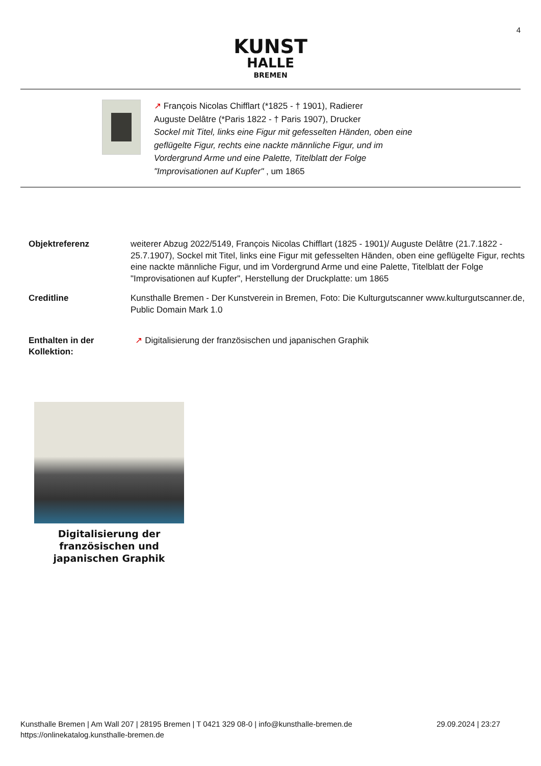4
KUNST
HALLE
BREMEN
↗ Franc̦ois Nicolas Chifflart (*1825 - † 1901), Radierer
Auguste Delâtre (*Paris 1822 - † Paris 1907), Drucker
Sockel mit Titel, links eine Figur mit gefesselten Händen, oben eine
geflügelte Figur, rechts eine nackte männliche Figur, und im
Vordergrund Arme und eine Palette, Titelblatt der Folge
"Improvisationen auf Kupfer" , um 1865
| Objektreferenz | weiterer Abzug 2022/5149, Franc̦ois Nicolas Chifflart (1825 - 1901)/ Auguste Delâtre (21.7.1822 - 25.7.1907), Sockel mit Titel, links eine Figur mit gefesselten Händen, oben eine geflügelte Figur, rechts eine nackte männliche Figur, und im Vordergrund Arme und eine Palette, Titelblatt der Folge "Improvisationen auf Kupfer", Herstellung der Druckplatte: um 1865 |
| Creditline | Kunsthalle Bremen - Der Kunstverein in Bremen, Foto: Die Kulturgutscanner www.kulturgutscanner.de, Public Domain Mark 1.0 |
| Enthalten in der Kollektion: | ↗ Digitalisierung der französischen und japanischen Graphik |
Digitalisierung der französischen und japanischen Graphik
Kunsthalle Bremen | Am Wall 207 | 28195 Bremen | T 0421 329 08-0 | info@kunsthalle-bremen.de
https://onlinekatalog.kunsthalle-bremen.de
29.09.2024 | 23:27